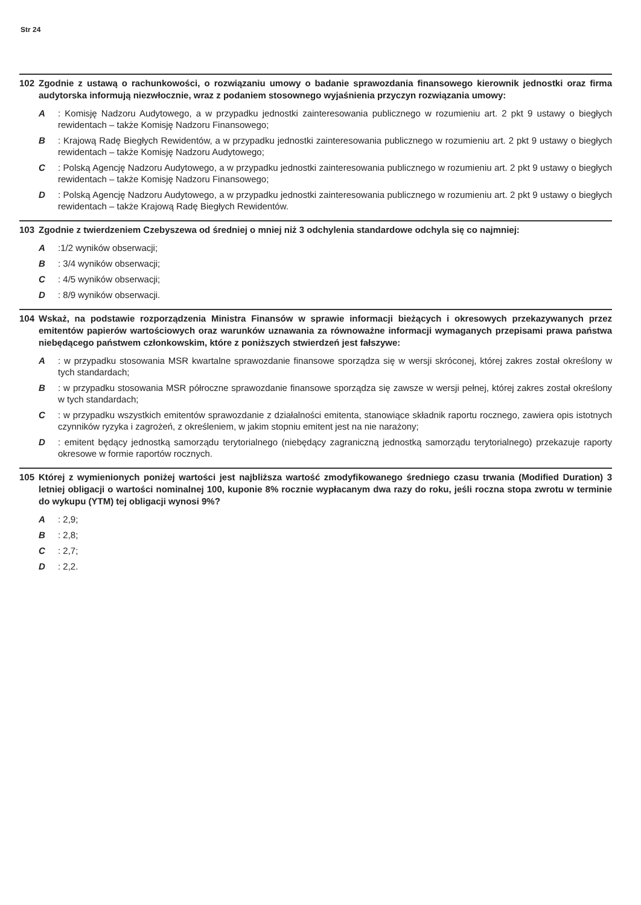Str 24
102 Zgodnie z ustawą o rachunkowości, o rozwiązaniu umowy o badanie sprawozdania finansowego kierownik jednostki oraz firma audytorska informują niezwłocznie, wraz z podaniem stosownego wyjaśnienia przyczyn rozwiązania umowy:
A: Komisję Nadzoru Audytowego, a w przypadku jednostki zainteresowania publicznego w rozumieniu art. 2 pkt 9 ustawy o biegłych rewidentach – także Komisję Nadzoru Finansowego;
B: Krajową Radę Biegłych Rewidentów, a w przypadku jednostki zainteresowania publicznego w rozumieniu art. 2 pkt 9 ustawy o biegłych rewidentach – także Komisję Nadzoru Audytowego;
C: Polską Agencję Nadzoru Audytowego, a w przypadku jednostki zainteresowania publicznego w rozumieniu art. 2 pkt 9 ustawy o biegłych rewidentach – także Komisję Nadzoru Finansowego;
D: Polską Agencję Nadzoru Audytowego, a w przypadku jednostki zainteresowania publicznego w rozumieniu art. 2 pkt 9 ustawy o biegłych rewidentach – także Krajową Radę Biegłych Rewidentów.
103 Zgodnie z twierdzeniem Czebyszewa od średniej o mniej niż 3 odchylenia standardowe odchyla się co najmniej:
A:1/2 wyników obserwacji;
B: 3/4 wyników obserwacji;
C: 4/5 wyników obserwacji;
D: 8/9 wyników obserwacji.
104 Wskaż, na podstawie rozporządzenia Ministra Finansów w sprawie informacji bieżących i okresowych przekazywanych przez emitentów papierów wartościowych oraz warunków uznawania za równoważne informacji wymaganych przepisami prawa państwa niebędącego państwem członkowskim, które z poniższych stwierdzeń jest fałszywe:
A: w przypadku stosowania MSR kwartalne sprawozdanie finansowe sporządza się w wersji skróconej, której zakres został określony w tych standardach;
B: w przypadku stosowania MSR półroczne sprawozdanie finansowe sporządza się zawsze w wersji pełnej, której zakres został określony w tych standardach;
C: w przypadku wszystkich emitentów sprawozdanie z działalności emitenta, stanowiące składnik raportu rocznego, zawiera opis istotnych czynników ryzyka i zagrożeń, z określeniem, w jakim stopniu emitent jest na nie narażony;
D: emitent będący jednostką samorządu terytorialnego (niebędący zagraniczną jednostką samorządu terytorialnego) przekazuje raporty okresowe w formie raportów rocznych.
105 Której z wymienionych poniżej wartości jest najbliższa wartość zmodyfikowanego średniego czasu trwania (Modified Duration) 3 letniej obligacji o wartości nominalnej 100, kuponie 8% rocznie wypłacanym dwa razy do roku, jeśli roczna stopa zwrotu w terminie do wykupu (YTM) tej obligacji wynosi 9%?
A: 2,9;
B: 2,8;
C: 2,7;
D: 2,2.